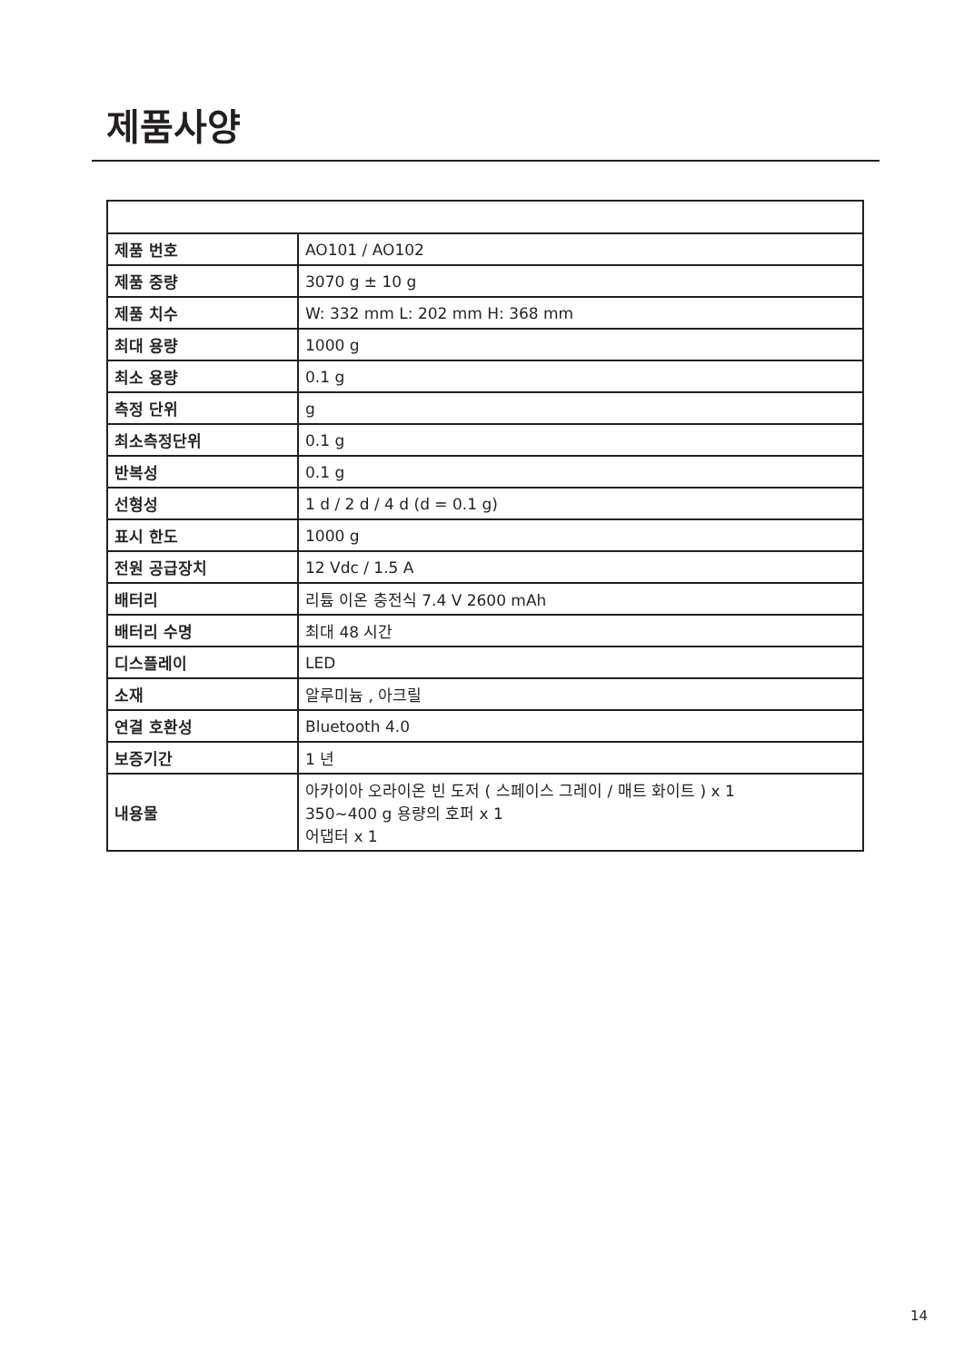제품사양
| 제품 번호 | AO101 / AO102 |
| 제품 중량 | 3070 g ± 10 g |
| 제품 치수 | W: 332 mm L: 202 mm H: 368 mm |
| 최대 용량 | 1000 g |
| 최소 용량 | 0.1 g |
| 측정 단위 | g |
| 최소측정단위 | 0.1 g |
| 반복성 | 0.1 g |
| 선형성 | 1 d / 2 d / 4 d (d = 0.1 g) |
| 표시 한도 | 1000 g |
| 전원 공급장치 | 12 Vdc / 1.5 A |
| 배터리 | 리튬 이온 충전식 7.4 V 2600 mAh |
| 배터리 수명 | 최대 48 시간 |
| 디스플레이 | LED |
| 소재 | 알루미늄 , 아크릴 |
| 연결 호환성 | Bluetooth 4.0 |
| 보증기간 | 1 년 |
| 내용물 | 아카이아 오라이온 빈 도저 ( 스페이스 그레이 / 매트 화이트 ) x 1 350~400 g 용량의 호퍼 x 1 어댑터 x 1 |
14